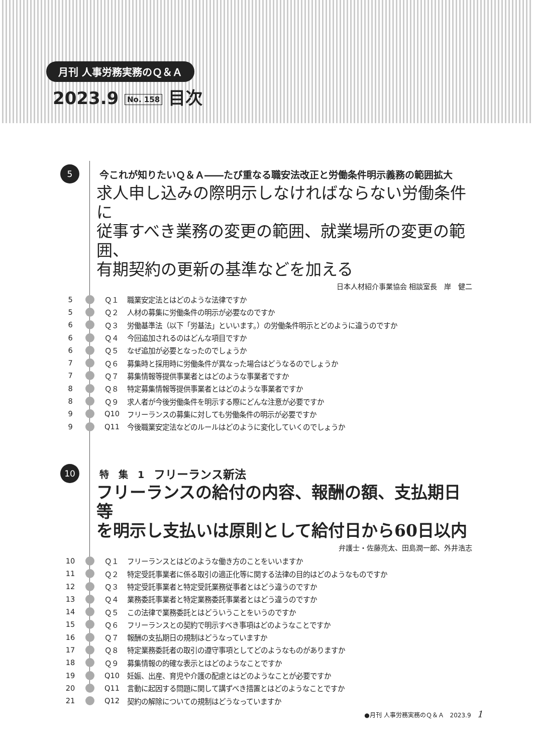月刊 人事労務実務のＱ＆Ａ
2023.9 No. 158 目次
5
今これが知りたいＱ＆Ａ――たび重なる職安法改正と労働条件明示義務の範囲拡大
求人申し込みの際明示しなければならない労働条件に
従事すべき業務の変更の範囲、就業場所の変更の範囲、
有期契約の更新の基準などを加える
日本人材紹介事業協会 相談室長　岸　健二
5 Ｑ１ 職業安定法とはどのような法律ですか
5 Ｑ２ 人材の募集に労働条件の明示が必要なのですか
6 Ｑ３ 労働基準法（以下「労基法」といいます。）の労働条件明示とどのように違うのですか
6 Ｑ４ 今回追加されるのはどんな項目ですか
6 Ｑ５ なぜ追加が必要となったのでしょうか
7 Ｑ６ 募集時と採用時に労働条件が異なった場合はどうなるのでしょうか
7 Ｑ７ 募集情報等提供事業者とはどのような事業者ですか
8 Ｑ８ 特定募集情報等提供事業者とはどのような事業者ですか
8 Ｑ９ 求人者が今後労働条件を明示する際にどんな注意が必要ですか
9 Q10 フリーランスの募集に対しても労働条件の明示が必要ですか
9 Q11 今後職業安定法などのルールはどのように変化していくのでしょうか
10
特　集　1　フリーランス新法
フリーランスの給付の内容、報酬の額、支払期日等
を明示し支払いは原則として給付日から60日以内
弁護士・佐藤亮太、田島潤一郎、外井浩志
10 Ｑ１ フリーランスとはどのような働き方のことをいいますか
11 Ｑ２ 特定受託事業者に係る取引の適正化等に関する法律の目的はどのようなものですか
12 Ｑ３ 特定受託事業者と特定受託業務従事者とはどう違うのですか
13 Ｑ４ 業務委託事業者と特定業務委託事業者とはどう違うのですか
14 Ｑ５ この法律で業務委託とはどういうことをいうのですか
15 Ｑ６ フリーランスとの契約で明示すべき事項はどのようなことですか
16 Ｑ７ 報酬の支払期日の規制はどうなっていますか
17 Ｑ８ 特定業務委託者の取引の遵守事項としてどのようなものがありますか
18 Ｑ９ 募集情報の的確な表示とはどのようなことですか
19 Q10 妊娠、出産、育児や介護の配慮とはどのようなことが必要ですか
20 Q11 言動に起因する問題に関して講ずべき措置とはどのようなことですか
21 Q12 契約の解除についての規制はどうなっていますか
●月刊 人事労務実務のＱ＆Ａ　2023.9　1